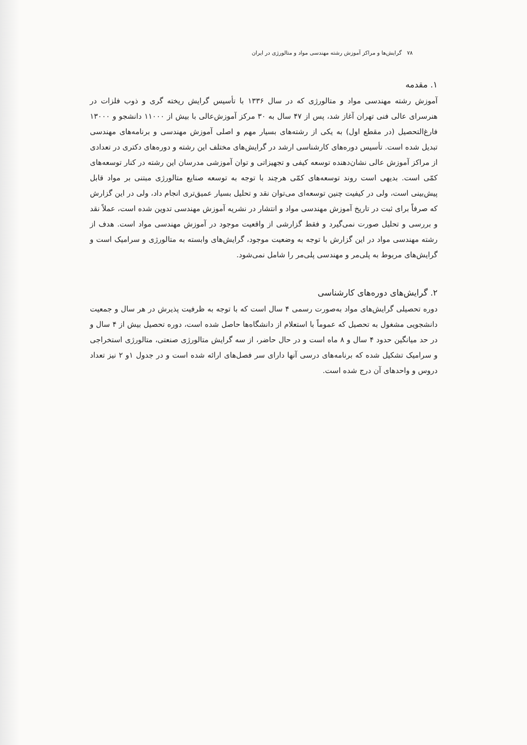۷۸ گرایش‌ها و مراکز آموزش رشته مهندسی مواد و متالورژی در ایران
۱. مقدمه
آموزش رشته مهندسی مواد و متالورژی که در سال ۱۳۳۶ با تأسیس گرایش ریخته گری و ذوب فلزات در هنرسرای عالی فنی تهران آغاز شد، پس از ۴۷ سال به ۳۰ مرکز آموزش‌عالی با بیش از ۱۱۰۰۰ دانشجو و ۱۳۰۰۰ فارغ‌التحصیل (در مقطع اول) به یکی از رشته‌های بسیار مهم و اصلی آموزش مهندسی و برنامه‌های مهندسی تبدیل شده است. تأسیس دوره‌های کارشناسی ارشد در گرایش‌های مختلف این رشته و دوره‌های دکتری در تعدادی از مراکز آموزش عالی نشان‌دهنده توسعه کیفی و تجهیزاتی و توان آموزشی مدرسان این رشته در کنار توسعه‌های کمّی است. بدیهی است روند توسعه‌های کمّی هرچند با توجه به توسعه صنایع متالورژی مبتنی بر مواد قابل پیش‌بینی است، ولی در کیفیت چنین توسعه‌ای می‌توان نقد و تحلیل بسیار عمیق‌تری انجام داد، ولی در این گزارش که صرفاً برای ثبت در تاریخ آموزش مهندسی مواد و انتشار در نشریه آموزش مهندسی تدوین شده است، عملاً نقد و بررسی و تحلیل صورت نمی‌گیرد و فقط گزارشی از واقعیت موجود در آموزش مهندسی مواد است. هدف از رشته مهندسی مواد در این گزارش با توجه به وضعیت موجود، گرایش‌های وابسته به متالورژی و سرامیک است و گرایش‌های مربوط به پلی‌مر و مهندسی پلی‌مر را شامل نمی‌شود.
۲. گرایش‌های دوره‌های کارشناسی
دوره تحصیلی گرایش‌های مواد به‌صورت رسمی ۴ سال است که با توجه به ظرفیت پذیرش در هر سال و جمعیت دانشجویی مشغول به تحصیل که عموماً با استعلام از دانشگاه‌ها حاصل شده است، دوره تحصیل بیش از ۴ سال و در حد میانگین حدود ۴ سال و ۸ ماه است و در حال حاضر، از سه گرایش متالورژی صنعتی، متالورژی استخراجی و سرامیک تشکیل شده که برنامه‌های درسی آنها دارای سر فصل‌های ارائه شده است و در جدول ۱و ۲ نیز تعداد دروس و واحدهای آن درج شده است.